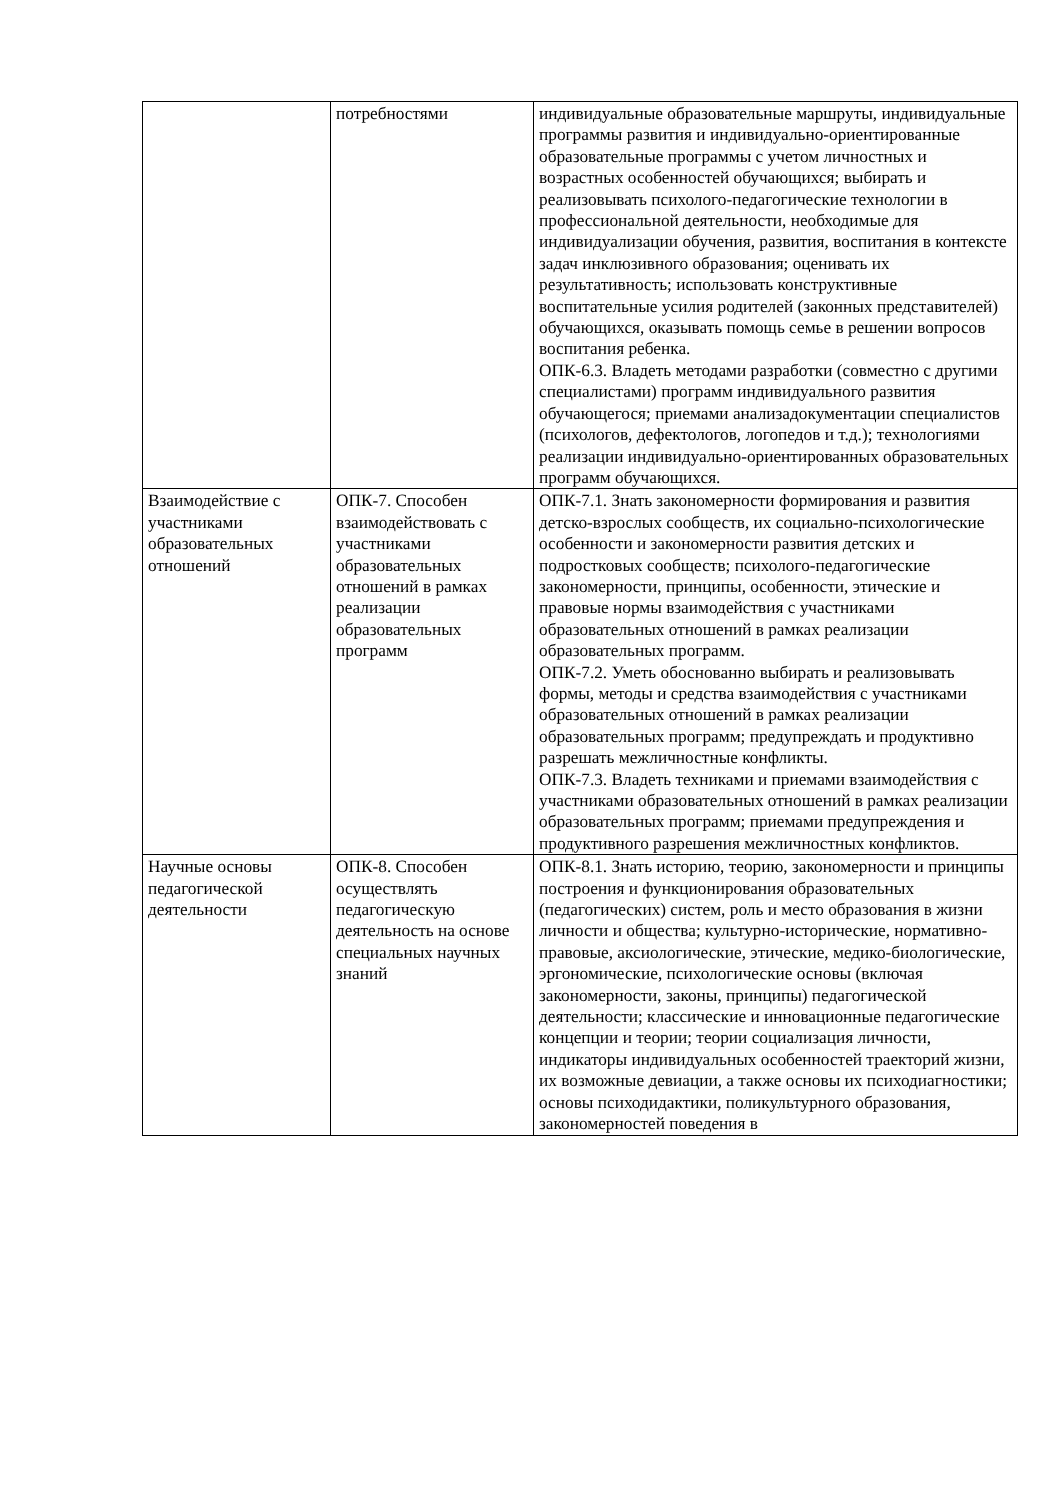| | потребностями | индивидуальные образовательные маршруты, индивидуальные программы развития и индивидуально-ориентированные образовательные программы с учетом личностных и возрастных особенностей обучающихся; выбирать и реализовывать психолого-педагогические технологии в профессиональной деятельности, необходимые для индивидуализации обучения, развития, воспитания в контексте задач инклюзивного образования; оценивать их результативность; использовать конструктивные воспитательные усилия родителей (законных представителей) обучающихся, оказывать помощь семье в решении вопросов воспитания ребенка. ОПК-6.3. Владеть методами разработки (совместно с другими специалистами) программ индивидуального развития обучающегося; приемами анализадокументации специалистов (психологов, дефектологов, логопедов и т.д.); технологиями реализации индивидуально-ориентированных образовательных программ обучающихся. |
| Взаимодействие с участниками образовательных отношений | ОПК-7. Способен взаимодействовать с участниками образовательных отношений в рамках реализации образовательных программ | ОПК-7.1. Знать закономерности формирования и развития детско-взрослых сообществ, их социально-психологические особенности и закономерности развития детских и подростковых сообществ; психолого-педагогические закономерности, принципы, особенности, этические и правовые нормы взаимодействия с участниками образовательных отношений в рамках реализации образовательных программ. ОПК-7.2. Уметь обоснованно выбирать и реализовывать формы, методы и средства взаимодействия с участниками образовательных отношений в рамках реализации образовательных программ; предупреждать и продуктивно разрешать межличностные конфликты. ОПК-7.3. Владеть техниками и приемами взаимодействия с участниками образовательных отношений в рамках реализации образовательных программ; приемами предупреждения и продуктивного разрешения межличностных конфликтов. |
| Научные основы педагогической деятельности | ОПК-8. Способен осуществлять педагогическую деятельность на основе специальных научных знаний | ОПК-8.1. Знать историю, теорию, закономерности и принципы построения и функционирования образовательных (педагогических) систем, роль и место образования в жизни личности и общества; культурно-исторические, нормативно-правовые, аксиологические, этические, медико-биологические, эргономические, психологические основы (включая закономерности, законы, принципы) педагогической деятельности; классические и инновационные педагогические концепции и теории; теории социализация личности, индикаторы индивидуальных особенностей траекторий жизни, их возможные девиации, а также основы их психодиагностики; основы психодидактики, поликультурного образования, закономерностей поведения в |